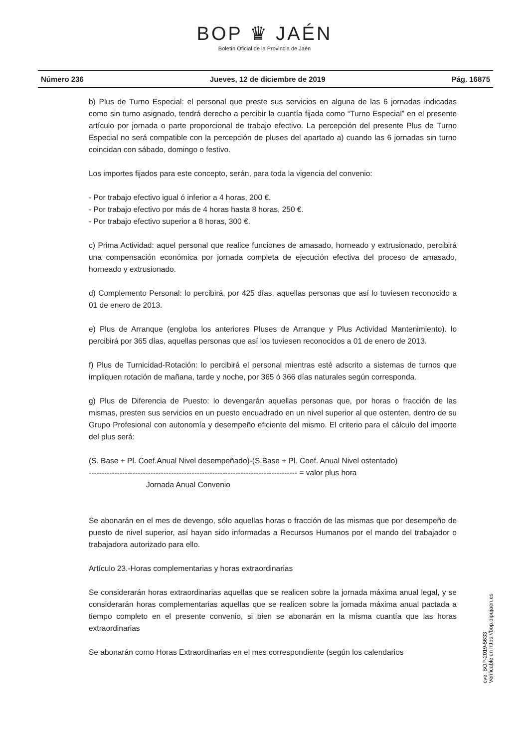BOP ♛ JAÉN
Boletín Oficial de la Provincia de Jaén
Número 236 Jueves, 12 de diciembre de 2019 Pág. 16875
b) Plus de Turno Especial: el personal que preste sus servicios en alguna de las 6 jornadas indicadas como sin turno asignado, tendrá derecho a percibir la cuantía fijada como “Turno Especial” en el presente artículo por jornada o parte proporcional de trabajo efectivo. La percepción del presente Plus de Turno Especial no será compatible con la percepción de pluses del apartado a) cuando las 6 jornadas sin turno coincidan con sábado, domingo o festivo.
Los importes fijados para este concepto, serán, para toda la vigencia del convenio:
- Por trabajo efectivo igual ó inferior a 4 horas, 200 €.
- Por trabajo efectivo por más de 4 horas hasta 8 horas, 250 €.
- Por trabajo efectivo superior a 8 horas, 300 €.
c) Prima Actividad: aquel personal que realice funciones de amasado, horneado y extrusionado, percibirá una compensación económica por jornada completa de ejecución efectiva del proceso de amasado, horneado y extrusionado.
d) Complemento Personal: lo percibirá, por 425 días, aquellas personas que así lo tuviesen reconocido a 01 de enero de 2013.
e) Plus de Arranque (engloba los anteriores Pluses de Arranque y Plus Actividad Mantenimiento). lo percibirá por 365 días, aquellas personas que así los tuviesen reconocidos a 01 de enero de 2013.
f) Plus de Turnicidad-Rotación: lo percibirá el personal mientras esté adscrito a sistemas de turnos que impliquen rotación de mañana, tarde y noche, por 365 ó 366 días naturales según corresponda.
g) Plus de Diferencia de Puesto: lo devengarán aquellas personas que, por horas o fracción de las mismas, presten sus servicios en un puesto encuadrado en un nivel superior al que ostenten, dentro de su Grupo Profesional con autonomía y desempeño eficiente del mismo. El criterio para el cálculo del importe del plus será:
(S. Base + Pl. Coef.Anual Nivel desempeñado)-(S.Base + Pl. Coef. Anual Nivel ostentado)
--------------------------------------------------------------------------------- = valor plus hora
Jornada Anual Convenio
Se abonarán en el mes de devengo, sólo aquellas horas o fracción de las mismas que por desempeño de puesto de nivel superior, así hayan sido informadas a Recursos Humanos por el mando del trabajador o trabajadora autorizado para ello.
Artículo 23.-Horas complementarias y horas extraordinarias
Se considerarán horas extraordinarias aquellas que se realicen sobre la jornada máxima anual legal, y se considerarán horas complementarias aquellas que se realicen sobre la jornada máxima anual pactada a tiempo completo en el presente convenio, si bien se abonarán en la misma cuantía que las horas extraordinarias
Se abonarán como Horas Extraordinarias en el mes correspondiente (según los calendarios
cve: BOP-2019-5633
Verificable en https://bop.dipujaen.es